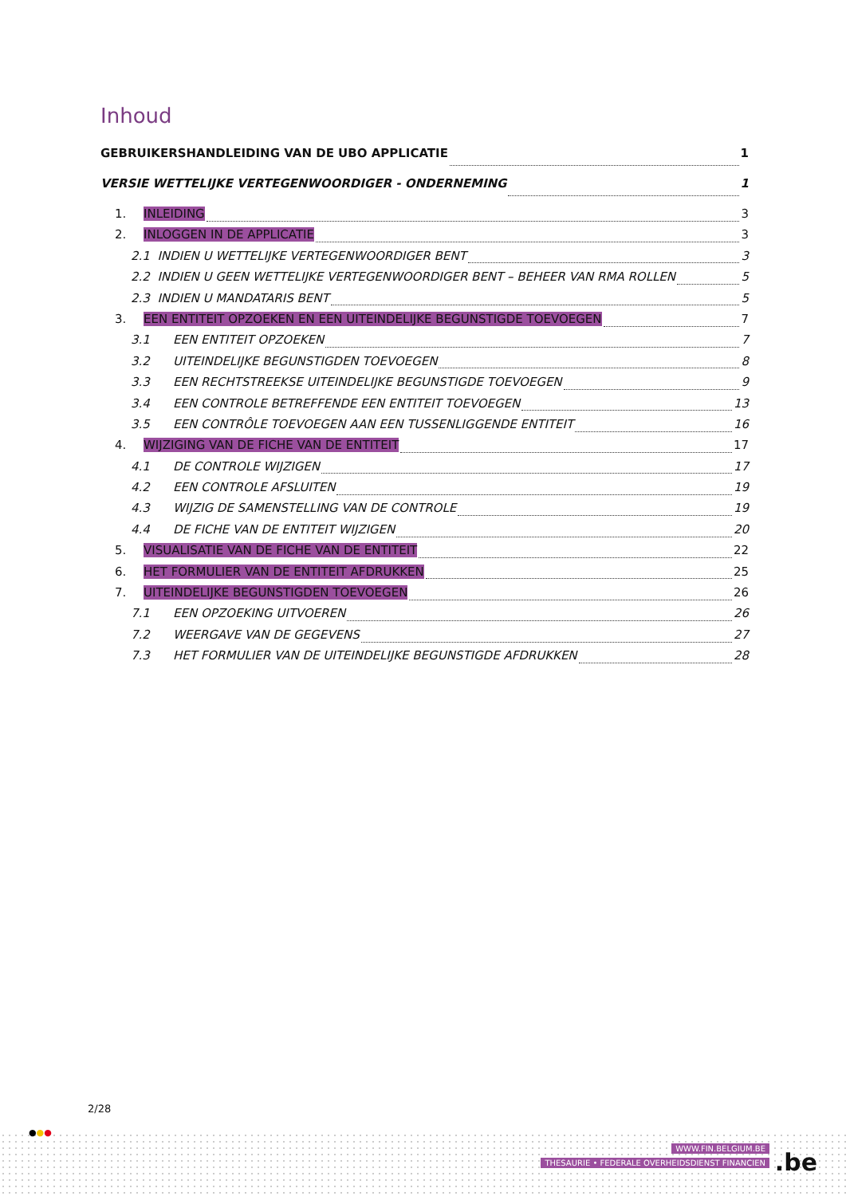Inhoud
GEBRUIKERSHANDLEIDING VAN DE UBO APPLICATIE 1
VERSIE WETTELIJKE VERTEGENWOORDIGER - ONDERNEMING 1
1. INLEIDING 3
2. INLOGGEN IN DE APPLICATIE 3
2.1 INDIEN U WETTELIJKE VERTEGENWOORDIGER BENT 3
2.2 INDIEN U GEEN WETTELIJKE VERTEGENWOORDIGER BENT – BEHEER VAN RMA ROLLEN 5
2.3 INDIEN U MANDATARIS BENT 5
3. EEN ENTITEIT OPZOEKEN EN EEN UITEINDELIJKE BEGUNSTIGDE TOEVOEGEN 7
3.1 EEN ENTITEIT OPZOEKEN 7
3.2 UITEINDELIJKE BEGUNSTIGDEN TOEVOEGEN 8
3.3 EEN RECHTSTREEKSE UITEINDELIJKE BEGUNSTIGDE TOEVOEGEN 9
3.4 EEN CONTROLE BETREFFENDE EEN ENTITEIT TOEVOEGEN 13
3.5 EEN CONTRÔLE TOEVOEGEN AAN EEN TUSSENLIGGENDE ENTITEIT 16
4. WIJZIGING VAN DE FICHE VAN DE ENTITEIT 17
4.1 DE CONTROLE WIJZIGEN 17
4.2 EEN CONTROLE AFSLUITEN 19
4.3 WIJZIG DE SAMENSTELLING VAN DE CONTROLE 19
4.4 DE FICHE VAN DE ENTITEIT WIJZIGEN 20
5. VISUALISATIE VAN DE FICHE VAN DE ENTITEIT 22
6. HET FORMULIER VAN DE ENTITEIT AFDRUKKEN 25
7. UITEINDELIJKE BEGUNSTIGDEN TOEVOEGEN 26
7.1 EEN OPZOEKING UITVOEREN 26
7.2 WEERGAVE VAN DE GEGEVENS 27
7.3 HET FORMULIER VAN DE UITEINDELIJKE BEGUNSTIGDE AFDRUKKEN 28
2/28
●●●
WWW.FIN.BELGIUM.BE
THESAURIE • FEDERALE OVERHEIDSDIENST FINANCIEN
.be